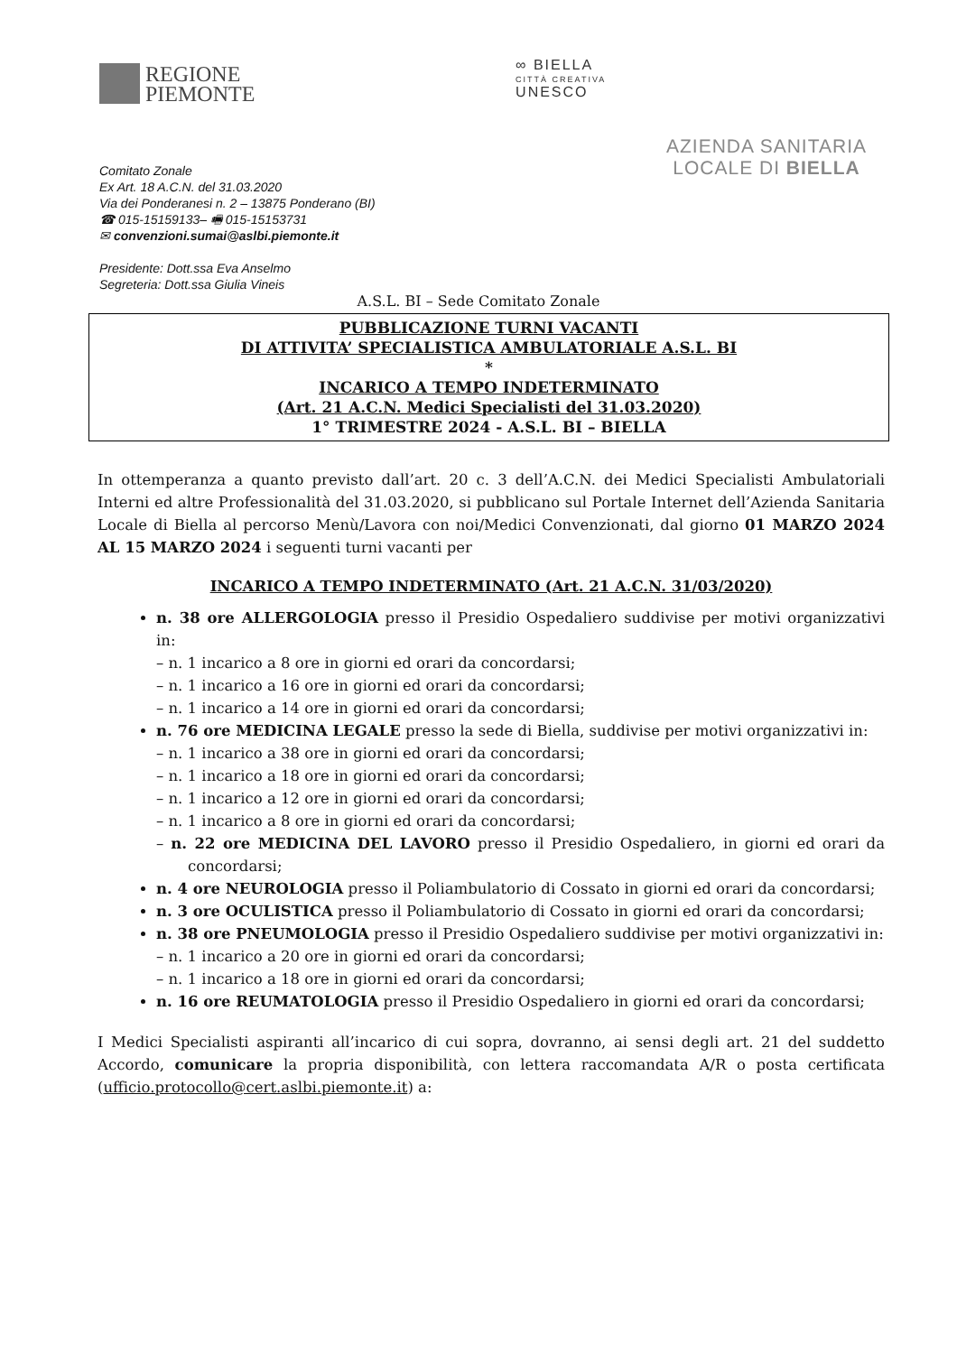REGIONE
PIEMONTE
∞ BIELLA
CITTÀ CREATIVA
UNESCO
Comitato Zonale
Ex Art. 18 A.C.N. del 31.03.2020
Via dei Ponderanesi n. 2 – 13875 Ponderano (BI)
☎ 015-15159133– 🖷 015-15153731
✉ convenzioni.sumai@aslbi.piemonte.it
Presidente: Dott.ssa Eva Anselmo
Segreteria: Dott.ssa Giulia Vineis
AZIENDA SANITARIA
LOCALE DI BIELLA
A.S.L. BI – Sede Comitato Zonale
PUBBLICAZIONE TURNI VACANTI
DI ATTIVITA’ SPECIALISTICA AMBULATORIALE A.S.L. BI
*
INCARICO A TEMPO INDETERMINATO
(Art. 21 A.C.N. Medici Specialisti del 31.03.2020)
1° TRIMESTRE 2024 - A.S.L. BI – BIELLA
In ottemperanza a quanto previsto dall’art. 20 c. 3 dell’A.C.N. dei Medici Specialisti Ambulatoriali Interni ed altre Professionalità del 31.03.2020, si pubblicano sul Portale Internet dell’Azienda Sanitaria Locale di Biella al percorso Menù/Lavora con noi/Medici Convenzionati, dal giorno 01 MARZO 2024 AL 15 MARZO 2024 i seguenti turni vacanti per
INCARICO A TEMPO INDETERMINATO (Art. 21 A.C.N. 31/03/2020)
n. 38 ore ALLERGOLOGIA presso il Presidio Ospedaliero suddivise per motivi organizzativi in:
– n. 1 incarico a 8 ore in giorni ed orari da concordarsi;
– n. 1 incarico a 16 ore in giorni ed orari da concordarsi;
– n. 1 incarico a 14 ore in giorni ed orari da concordarsi;
n. 76 ore MEDICINA LEGALE presso la sede di Biella, suddivise per motivi organizzativi in:
– n. 1 incarico a 38 ore in giorni ed orari da concordarsi;
– n. 1 incarico a 18 ore in giorni ed orari da concordarsi;
– n. 1 incarico a 12 ore in giorni ed orari da concordarsi;
– n. 1 incarico a 8 ore in giorni ed orari da concordarsi;
– n. 22 ore MEDICINA DEL LAVORO presso il Presidio Ospedaliero, in giorni ed orari da concordarsi;
n. 4 ore NEUROLOGIA presso il Poliambulatorio di Cossato in giorni ed orari da concordarsi;
n. 3 ore OCULISTICA presso il Poliambulatorio di Cossato in giorni ed orari da concordarsi;
n. 38 ore PNEUMOLOGIA presso il Presidio Ospedaliero suddivise per motivi organizzativi in:
– n. 1 incarico a 20 ore in giorni ed orari da concordarsi;
– n. 1 incarico a 18 ore in giorni ed orari da concordarsi;
n. 16 ore REUMATOLOGIA presso il Presidio Ospedaliero in giorni ed orari da concordarsi;
I Medici Specialisti aspiranti all’incarico di cui sopra, dovranno, ai sensi degli art. 21 del suddetto Accordo, comunicare la propria disponibilità, con lettera raccomandata A/R o posta certificata (ufficio.protocollo@cert.aslbi.piemonte.it) a: